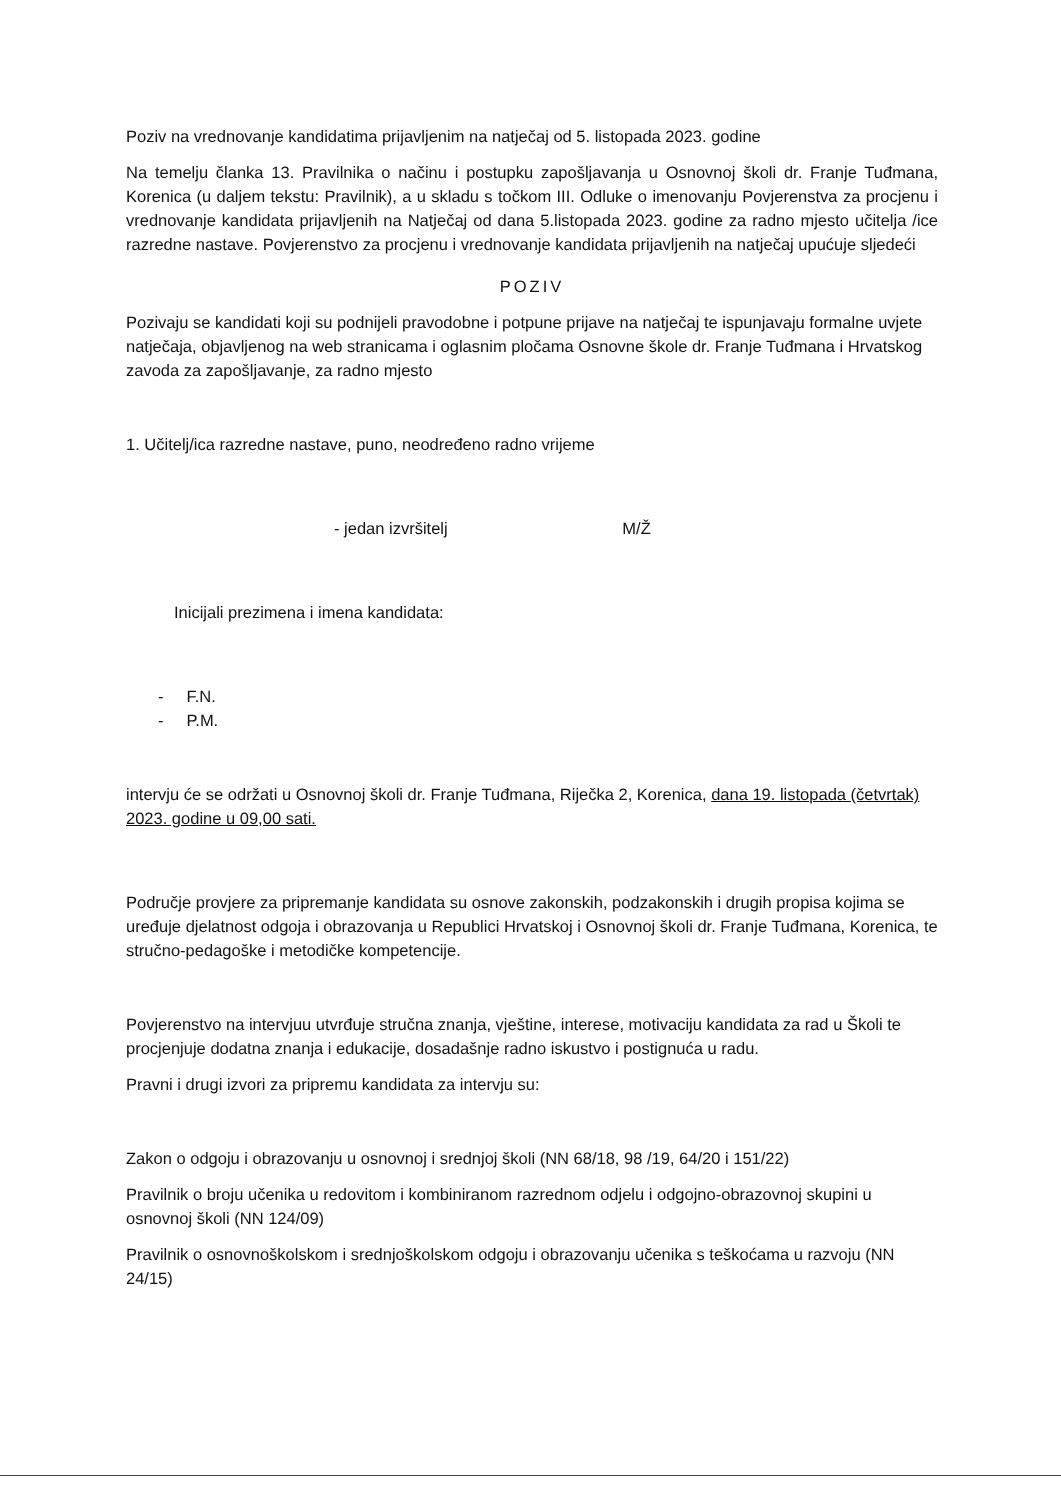Poziv na vrednovanje kandidatima prijavljenim na natječaj od 5. listopada 2023. godine
Na temelju članka 13. Pravilnika o načinu i postupku zapošljavanja u Osnovnoj školi dr. Franje Tuđmana, Korenica (u daljem tekstu: Pravilnik), a u skladu s točkom III. Odluke o imenovanju Povjerenstva za procjenu i vrednovanje kandidata prijavljenih na Natječaj od dana 5.listopada 2023. godine za radno mjesto učitelja /ice razredne nastave. Povjerenstvo za procjenu i vrednovanje kandidata prijavljenih na natječaj upućuje sljedeći
POZIV
Pozivaju se kandidati koji su podnijeli pravodobne i potpune prijave na natječaj te ispunjavaju formalne uvjete natječaja, objavljenog na web stranicama i oglasnim pločama Osnovne škole dr. Franje Tuđmana i Hrvatskog zavoda za zapošljavanje, za radno mjesto
1. Učitelj/ica razredne nastave, puno, neodređeno radno vrijeme
- jedan izvršitelj M/Ž
Inicijali prezimena i imena kandidata:
- F.N.
- P.M.
intervju će se održati u Osnovnoj školi dr. Franje Tuđmana, Riječka 2, Korenica, dana 19. listopada (četvrtak) 2023. godine u 09,00 sati.
Područje provjere za pripremanje kandidata su osnove zakonskih, podzakonskih i drugih propisa kojima se uređuje djelatnost odgoja i obrazovanja u Republici Hrvatskoj i Osnovnoj školi dr. Franje Tuđmana, Korenica, te stručno-pedagoške i metodičke kompetencije.
Povjerenstvo na intervjuu utvrđuje stručna znanja, vještine, interese, motivaciju kandidata za rad u Školi te procjenjuje dodatna znanja i edukacije, dosadašnje radno iskustvo i postignuća u radu.
Pravni i drugi izvori za pripremu kandidata za intervju su:
Zakon o odgoju i obrazovanju u osnovnoj i srednjoj školi (NN 68/18, 98 /19, 64/20 i 151/22)
Pravilnik o broju učenika u redovitom i kombiniranom razrednom odjelu i odgojno-obrazovnoj skupini u osnovnoj školi (NN 124/09)
Pravilnik o osnovnoškolskom i srednjoškolskom odgoju i obrazovanju učenika s teškoćama u razvoju (NN 24/15)